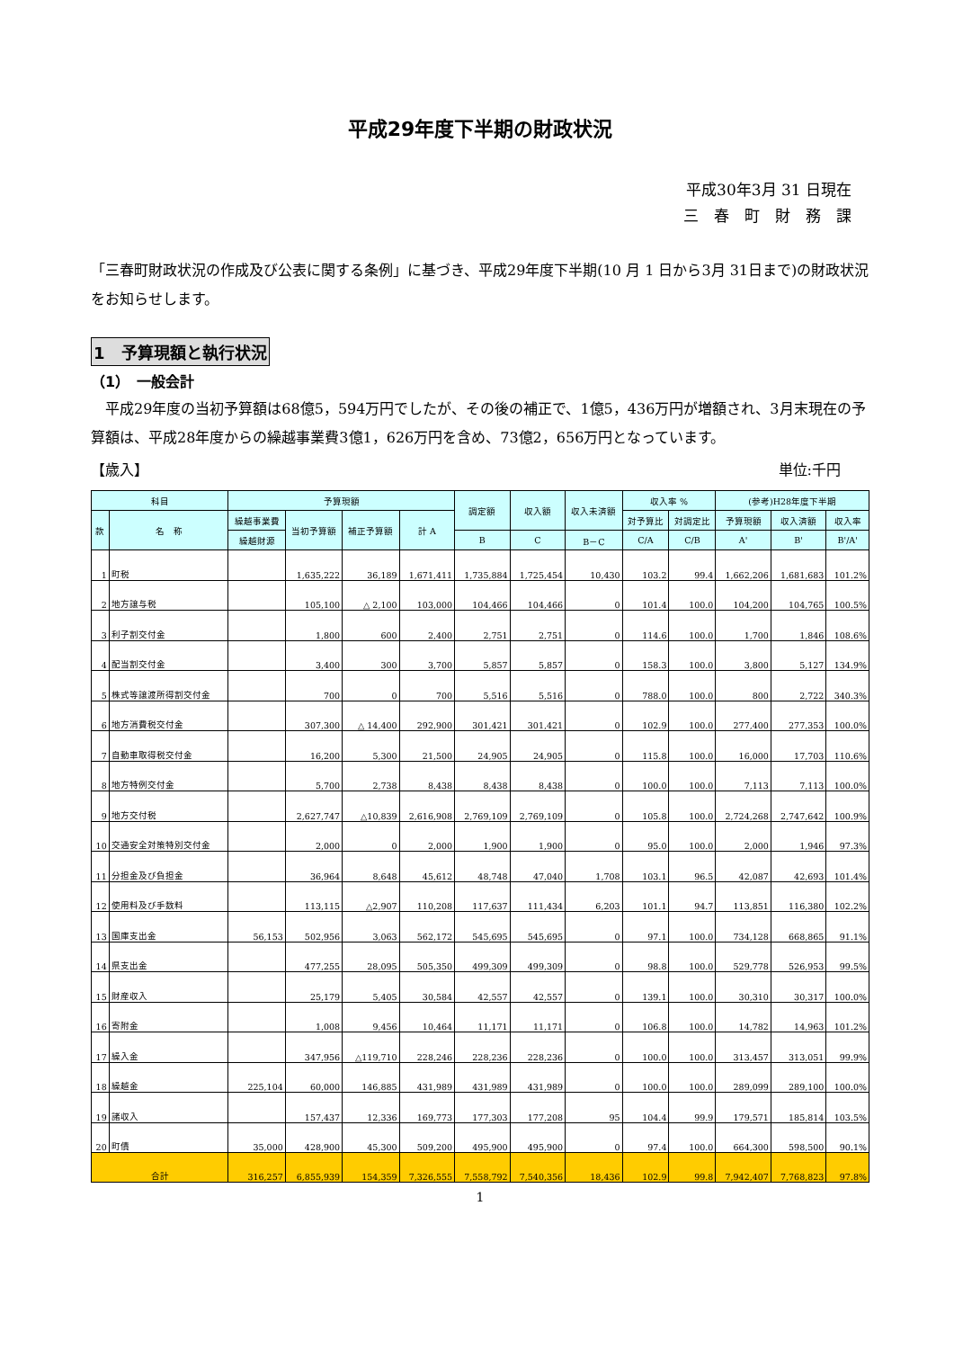平成29年度下半期の財政状況
平成30年3月 31 日現在
三　春　町　財　務　課
「三春町財政状況の作成及び公表に関する条例」に基づき、平成29年度下半期(10 月 1 日から3月 31日まで)の財政状況をお知らせします。
1　予算現額と執行状況
（1）　一般会計
　平成29年度の当初予算額は68億5，594万円でしたが、その後の補正で、1億5，436万円が増額され、3月末現在の予算額は、平成28年度からの繰越事業費3億1，626万円を含め、73億2，656万円となっています。
【歳入】 単位:千円
| 科目 | | 予算現額 | | | | 調定額 | 収入額 | 収入未済額 | 収入率 % | | (参考)H28年度下半期 | | |
| --- | --- | --- | --- | --- | --- | --- | --- | --- | --- | --- | --- | --- | --- |
| 款 | 名 称 | 繰越事業費 | 当初予算額 | 補正予算額 | 計 A | | | | 対予算比 | 対調定比 | 予算現額 | 収入済額 | 収入率 |
| | | 繰越財源 | | | | B | C | B－C | C/A | C/B | A' | B' | B'/A' |
| 1 | 町税 | | 1,635,222 | 36,189 | 1,671,411 | 1,735,884 | 1,725,454 | 10,430 | 103.2 | 99.4 | 1,662,206 | 1,681,683 | 101.2% |
| 2 | 地方譲与税 | | 105,100 | △ 2,100 | 103,000 | 104,466 | 104,466 | 0 | 101.4 | 100.0 | 104,200 | 104,765 | 100.5% |
| 3 | 利子割交付金 | | 1,800 | 600 | 2,400 | 2,751 | 2,751 | 0 | 114.6 | 100.0 | 1,700 | 1,846 | 108.6% |
| 4 | 配当割交付金 | | 3,400 | 300 | 3,700 | 5,857 | 5,857 | 0 | 158.3 | 100.0 | 3,800 | 5,127 | 134.9% |
| 5 | 株式等譲渡所得割交付金 | | 700 | 0 | 700 | 5,516 | 5,516 | 0 | 788.0 | 100.0 | 800 | 2,722 | 340.3% |
| 6 | 地方消費税交付金 | | 307,300 | △ 14,400 | 292,900 | 301,421 | 301,421 | 0 | 102.9 | 100.0 | 277,400 | 277,353 | 100.0% |
| 7 | 自動車取得税交付金 | | 16,200 | 5,300 | 21,500 | 24,905 | 24,905 | 0 | 115.8 | 100.0 | 16,000 | 17,703 | 110.6% |
| 8 | 地方特例交付金 | | 5,700 | 2,738 | 8,438 | 8,438 | 8,438 | 0 | 100.0 | 100.0 | 7,113 | 7,113 | 100.0% |
| 9 | 地方交付税 | | 2,627,747 | △10,839 | 2,616,908 | 2,769,109 | 2,769,109 | 0 | 105.8 | 100.0 | 2,724,268 | 2,747,642 | 100.9% |
| 10 | 交通安全対策特別交付金 | | 2,000 | 0 | 2,000 | 1,900 | 1,900 | 0 | 95.0 | 100.0 | 2,000 | 1,946 | 97.3% |
| 11 | 分担金及び負担金 | | 36,964 | 8,648 | 45,612 | 48,748 | 47,040 | 1,708 | 103.1 | 96.5 | 42,087 | 42,693 | 101.4% |
| 12 | 使用料及び手数料 | | 113,115 | △2,907 | 110,208 | 117,637 | 111,434 | 6,203 | 101.1 | 94.7 | 113,851 | 116,380 | 102.2% |
| 13 | 国庫支出金 | 56,153 | 502,956 | 3,063 | 562,172 | 545,695 | 545,695 | 0 | 97.1 | 100.0 | 734,128 | 668,865 | 91.1% |
| 14 | 県支出金 | | 477,255 | 28,095 | 505,350 | 499,309 | 499,309 | 0 | 98.8 | 100.0 | 529,778 | 526,953 | 99.5% |
| 15 | 財産収入 | | 25,179 | 5,405 | 30,584 | 42,557 | 42,557 | 0 | 139.1 | 100.0 | 30,310 | 30,317 | 100.0% |
| 16 | 寄附金 | | 1,008 | 9,456 | 10,464 | 11,171 | 11,171 | 0 | 106.8 | 100.0 | 14,782 | 14,963 | 101.2% |
| 17 | 繰入金 | | 347,956 | △119,710 | 228,246 | 228,236 | 228,236 | 0 | 100.0 | 100.0 | 313,457 | 313,051 | 99.9% |
| 18 | 繰越金 | 225,104 | 60,000 | 146,885 | 431,989 | 431,989 | 431,989 | 0 | 100.0 | 100.0 | 289,099 | 289,100 | 100.0% |
| 19 | 諸収入 | | 157,437 | 12,336 | 169,773 | 177,303 | 177,208 | 95 | 104.4 | 99.9 | 179,571 | 185,814 | 103.5% |
| 20 | 町債 | 35,000 | 428,900 | 45,300 | 509,200 | 495,900 | 495,900 | 0 | 97.4 | 100.0 | 664,300 | 598,500 | 90.1% |
| 合計 | | 316,257 | 6,855,939 | 154,359 | 7,326,555 | 7,558,792 | 7,540,356 | 18,436 | 102.9 | 99.8 | 7,942,407 | 7,768,823 | 97.8% |
1